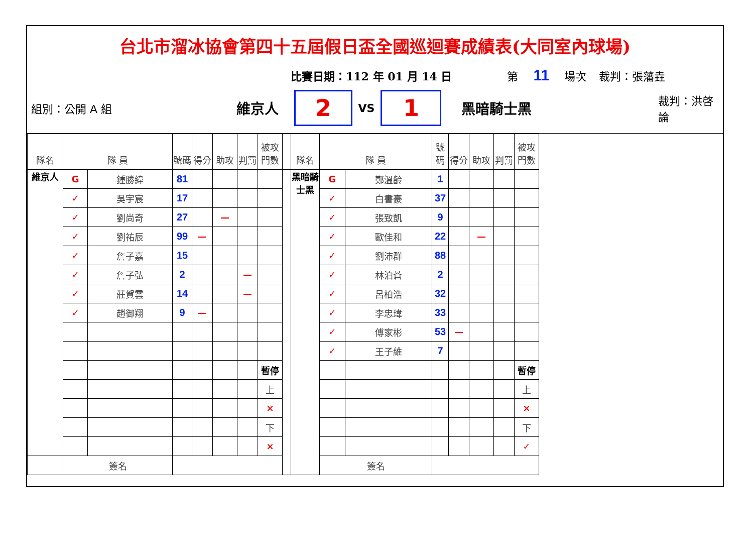台北市溜冰協會第四十五屆假日盃全國巡迴賽成績表(大同室內球場)
比賽日期：112 年 01 月 14 日 第 11 場次 裁判：張藩垚
組別：公開 A 組 維京人
2
VS
1
黑暗騎士黑 裁判：洪啓論
| 隊名 | 隊 員 | | 號碼 | 得分 | 助攻 | 判罰 | 被攻門數 | | 隊名 | 隊 員 | | 號碼 | 得分 | 助攻 | 判罰 | 被攻門數 |
| --- | --- | --- | --- | --- | --- | --- | --- | --- | --- | --- | --- | --- | --- | --- | --- | --- |
| 維京人 | G | 鍾勝緯 | 81 | | | | | | 黑暗騎士黑 | G | 鄭溫齡 | 1 | | | | |
| | ✓ | 吳宇宸 | 17 | | | | | | | ✓ | 白書豪 | 37 | | | | |
| | ✓ | 劉尚奇 | 27 | | — | | | | | ✓ | 張致凱 | 9 | | | | |
| | ✓ | 劉祐辰 | 99 | — | | | | | | ✓ | 歐佳和 | 22 | | — | | |
| | ✓ | 詹子嘉 | 15 | | | | | | | ✓ | 劉沛群 | 88 | | | | |
| | ✓ | 詹子弘 | 2 | | | — | | | | ✓ | 林泊蒼 | 2 | | | | |
| | ✓ | 莊賀雲 | 14 | | | — | | | | ✓ | 呂柏浩 | 32 | | | | |
| | ✓ | 趙御翔 | 9 | — | | | | | | ✓ | 李忠瑋 | 33 | | | | |
| | | | | | | | | | | ✓ | 傅家彬 | 53 | — | | | |
| | | | | | | | | | | ✓ | 王子維 | 7 | | | | |
| | | | | | | | 暫停 | | | | | | | | | 暫停 |
| | | | | | | | 上 | | | | | | | | | 上 |
| | | | | | | | × | | | | | | | | | × |
| | | | | | | | 下 | | | | | | | | | 下 |
| | | | | | | | × | | | | | | | | | ✓ |
| | 簽名 | | | | | | | | | 簽名 | | | | | | |